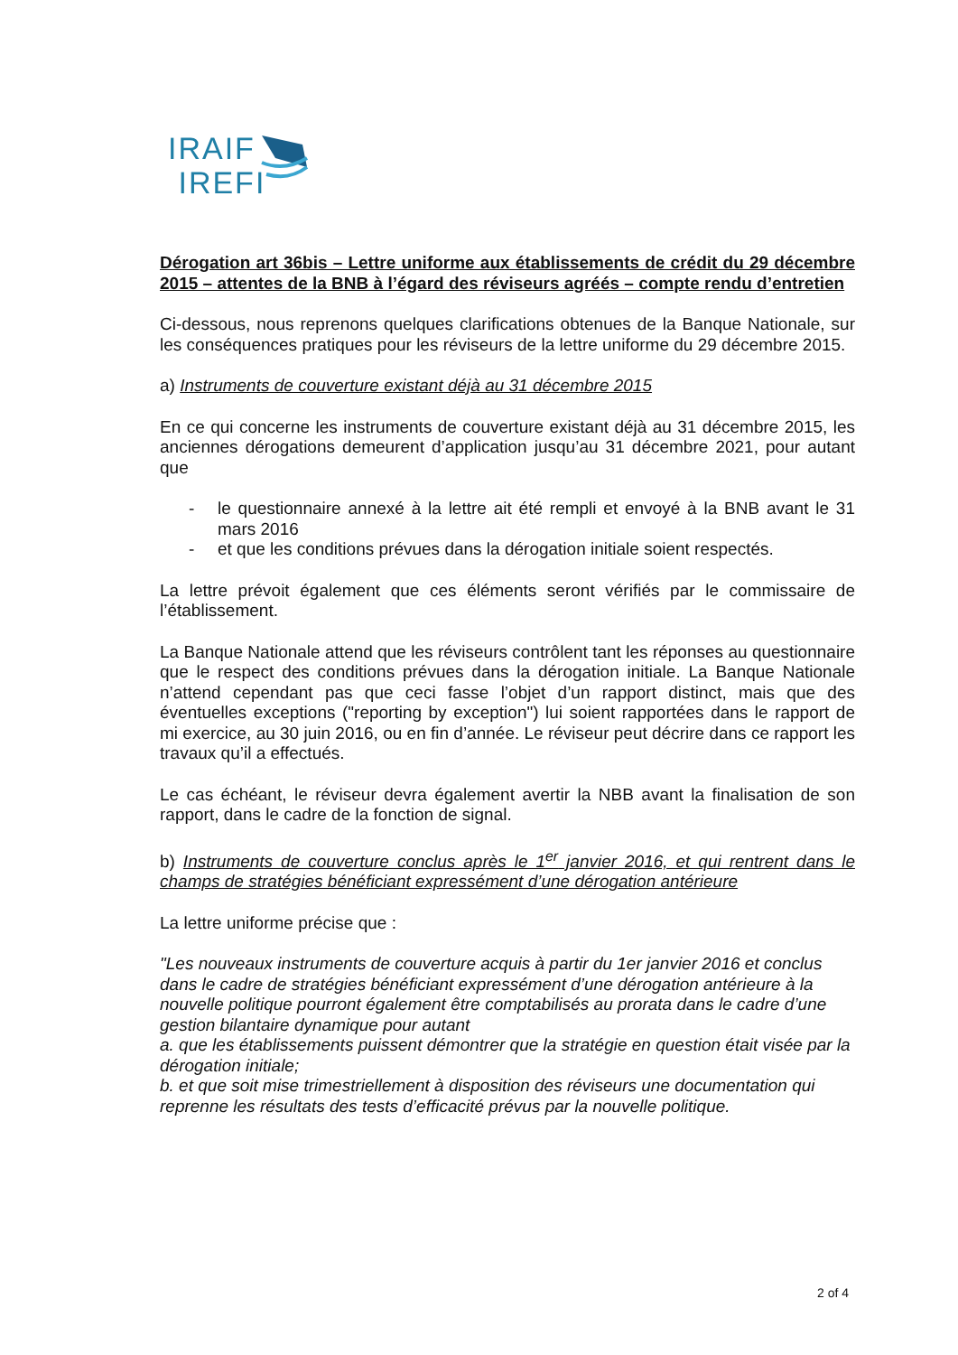IRAIF
IREFI
Dérogation art 36bis – Lettre uniforme aux établissements de crédit du 29 décembre 2015 – attentes de la BNB à l’égard des réviseurs agréés – compte rendu d’entretien
Ci-dessous, nous reprenons quelques clarifications obtenues de la Banque Nationale, sur les conséquences pratiques pour les réviseurs de la lettre uniforme du 29 décembre 2015.
a) Instruments de couverture existant déjà au 31 décembre 2015
En ce qui concerne les instruments de couverture existant déjà au 31 décembre 2015, les anciennes dérogations demeurent d’application jusqu’au 31 décembre 2021, pour autant que
- le questionnaire annexé à la lettre ait été rempli et envoyé à la BNB avant le 31 mars 2016
- et que les conditions prévues dans la dérogation initiale soient respectés.
La lettre prévoit également que ces éléments seront vérifiés par le commissaire de l’établissement.
La Banque Nationale attend que les réviseurs contrôlent tant les réponses au questionnaire que le respect des conditions prévues dans la dérogation initiale. La Banque Nationale n’attend cependant pas que ceci fasse l’objet d’un rapport distinct, mais que des éventuelles exceptions ("reporting by exception") lui soient rapportées dans le rapport de mi exercice, au 30 juin 2016, ou en fin d’année. Le réviseur peut décrire dans ce rapport les travaux qu’il a effectués.
Le cas échéant, le réviseur devra également avertir la NBB avant la finalisation de son rapport, dans le cadre de la fonction de signal.
b) Instruments de couverture conclus après le 1<sup>er</sup> janvier 2016, et qui rentrent dans le champs de stratégies bénéficiant expressément d’une dérogation antérieure
La lettre uniforme précise que :
"Les nouveaux instruments de couverture acquis à partir du 1er janvier 2016 et conclus dans le cadre de stratégies bénéficiant expressément d’une dérogation antérieure à la nouvelle politique pourront également être comptabilisés au prorata dans le cadre d’une gestion bilantaire dynamique pour autant
a. que les établissements puissent démontrer que la stratégie en question était visée par la dérogation initiale;
b. et que soit mise trimestriellement à disposition des réviseurs une documentation qui reprenne les résultats des tests d’efficacité prévus par la nouvelle politique.
2 of 4